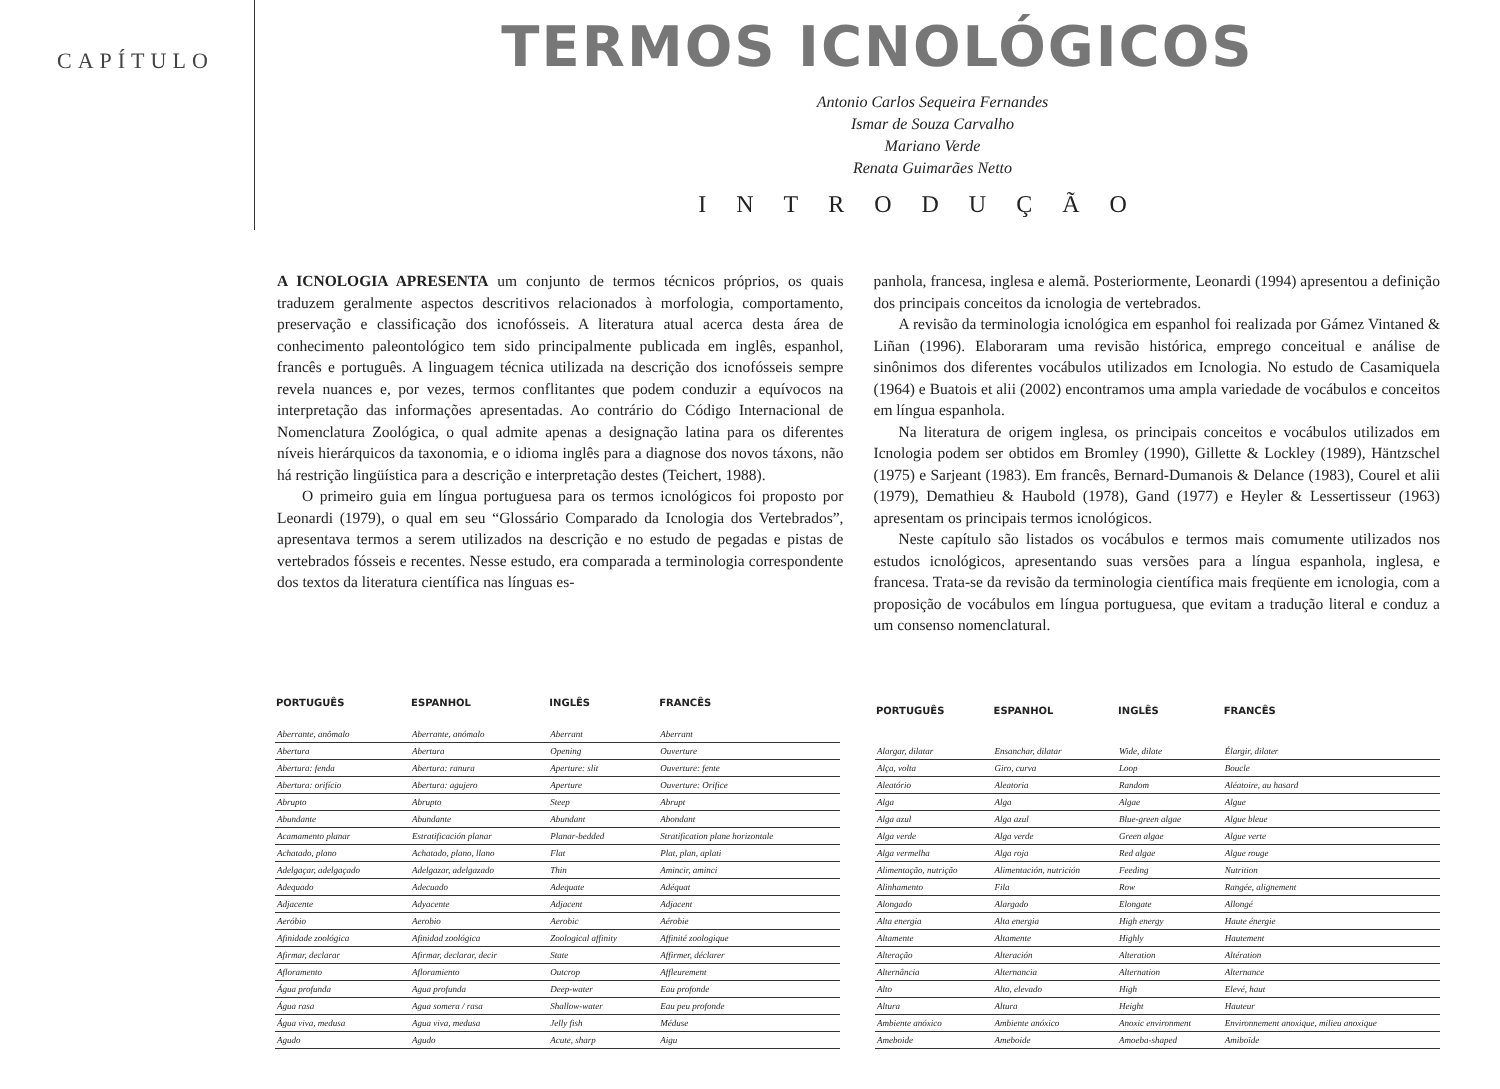CAPÍTULO
TERMOS ICNOLÓGICOS
Antonio Carlos Sequeira Fernandes
Ismar de Souza Carvalho
Mariano Verde
Renata Guimarães Netto
INTRODUÇÃO
A ICNOLOGIA APRESENTA um conjunto de termos técnicos próprios, os quais traduzem geralmente aspectos descritivos relacionados à morfologia, comportamento, preservação e classificação dos icnofósseis. A literatura atual acerca desta área de conhecimento paleontológico tem sido principalmente publicada em inglês, espanhol, francês e português. A linguagem técnica utilizada na descrição dos icnofósseis sempre revela nuances e, por vezes, termos conflitantes que podem conduzir a equívocos na interpretação das informações apresentadas. Ao contrário do Código Internacional de Nomenclatura Zoológica, o qual admite apenas a designação latina para os diferentes níveis hierárquicos da taxonomia, e o idioma inglês para a diagnose dos novos táxons, não há restrição lingüística para a descrição e interpretação destes (Teichert, 1988).
O primeiro guia em língua portuguesa para os termos icnológicos foi proposto por Leonardi (1979), o qual em seu “Glossário Comparado da Icnologia dos Vertebrados”, apresentava termos a serem utilizados na descrição e no estudo de pegadas e pistas de vertebrados fósseis e recentes. Nesse estudo, era comparada a terminologia correspondente dos textos da literatura científica nas línguas es-
panhola, francesa, inglesa e alemã. Posteriormente, Leonardi (1994) apresentou a definição dos principais conceitos da icnologia de vertebrados.
A revisão da terminologia icnológica em espanhol foi realizada por Gámez Vintaned & Liñan (1996). Elaboraram uma revisão histórica, emprego conceitual e análise de sinônimos dos diferentes vocábulos utilizados em Icnologia. No estudo de Casamiquela (1964) e Buatois et alii (2002) encontramos uma ampla variedade de vocábulos e conceitos em língua espanhola.
Na literatura de origem inglesa, os principais conceitos e vocábulos utilizados em Icnologia podem ser obtidos em Bromley (1990), Gillette & Lockley (1989), Häntzschel (1975) e Sarjeant (1983). Em francês, Bernard-Dumanois & Delance (1983), Courel et alii (1979), Demathieu & Haubold (1978), Gand (1977) e Heyler & Lessertisseur (1963) apresentam os principais termos icnológicos.
Neste capítulo são listados os vocábulos e termos mais comumente utilizados nos estudos icnológicos, apresentando suas versões para a língua espanhola, inglesa, e francesa. Trata-se da revisão da terminologia científica mais freqüente em icnologia, com a proposição de vocábulos em língua portuguesa, que evitam a tradução literal e conduz a um consenso nomenclatural.
| PORTUGUÊS | ESPANHOL | INGLÊS | FRANCÊS |
| --- | --- | --- | --- |
| Aberrante, anômalo | Aberrante, anómalo | Aberrant | Aberrant |
| Abertura | Abertura | Opening | Ouverture |
| Abertura: fenda | Abertura: ranura | Aperture: slit | Ouverture: fente |
| Abertura: orifício | Abertura: agujero | Aperture | Ouverture: Orifice |
| Abrupto | Abrupto | Steep | Abrupt |
| Abundante | Abundante | Abundant | Abondant |
| Acamamento planar | Estratificación planar | Planar-bedded | Stratification plane horizontale |
| Achatado, plano | Achatado, plano, llano | Flat | Plat, plan, aplati |
| Adelgaçar, adelgaçado | Adelgazar, adelgazado | Thin | Amincir, aminci |
| Adequado | Adecuado | Adequate | Adéquat |
| Adjacente | Adyacente | Adjacent | Adjacent |
| Aeróbio | Aerobio | Aerobic | Aérobie |
| Afinidade zoológica | Afinidad zoológica | Zoological affinity | Affinité zoologique |
| Afirmar, declarar | Afirmar, declarar, decir | State | Affirmer, déclarer |
| Afloramento | Afloramiento | Outcrop | Affleurement |
| Água profunda | Agua profunda | Deep-water | Eau profonde |
| Água rasa | Agua somera / rasa | Shallow-water | Eau peu profonde |
| Água viva, medusa | Agua viva, medusa | Jelly fish | Méduse |
| Agudo | Agudo | Acute, sharp | Aigu |
| PORTUGUÊS | ESPANHOL | INGLÊS | FRANCÊS |
| --- | --- | --- | --- |
| Alargar, dilatar | Ensanchar, dilatar | Wide, dilate | Élargir, dilater |
| Alça, volta | Giro, curva | Loop | Boucle |
| Aleatório | Aleatoria | Random | Aléatoire, au hasard |
| Alga | Alga | Algae | Algue |
| Alga azul | Alga azul | Blue-green algae | Algue bleue |
| Alga verde | Alga verde | Green algae | Algue verte |
| Alga vermelha | Alga roja | Red algae | Algue rouge |
| Alimentação, nutrição | Alimentación, nutrición | Feeding | Nutrition |
| Alinhamento | Fila | Row | Rangée, alignement |
| Alongado | Alargado | Elongate | Allongé |
| Alta energia | Alta energia | High energy | Haute énergie |
| Altamente | Altamente | Highly | Hautement |
| Alteração | Alteración | Alteration | Altération |
| Alternância | Alternancia | Alternation | Alternance |
| Alto | Alto, elevado | High | Elevé, haut |
| Altura | Altura | Height | Hauteur |
| Ambiente anóxico | Ambiente anóxico | Anoxic environment | Environnement anoxique, milieu anoxique |
| Ameboide | Ameboide | Amoeba-shaped | Amiboïde |